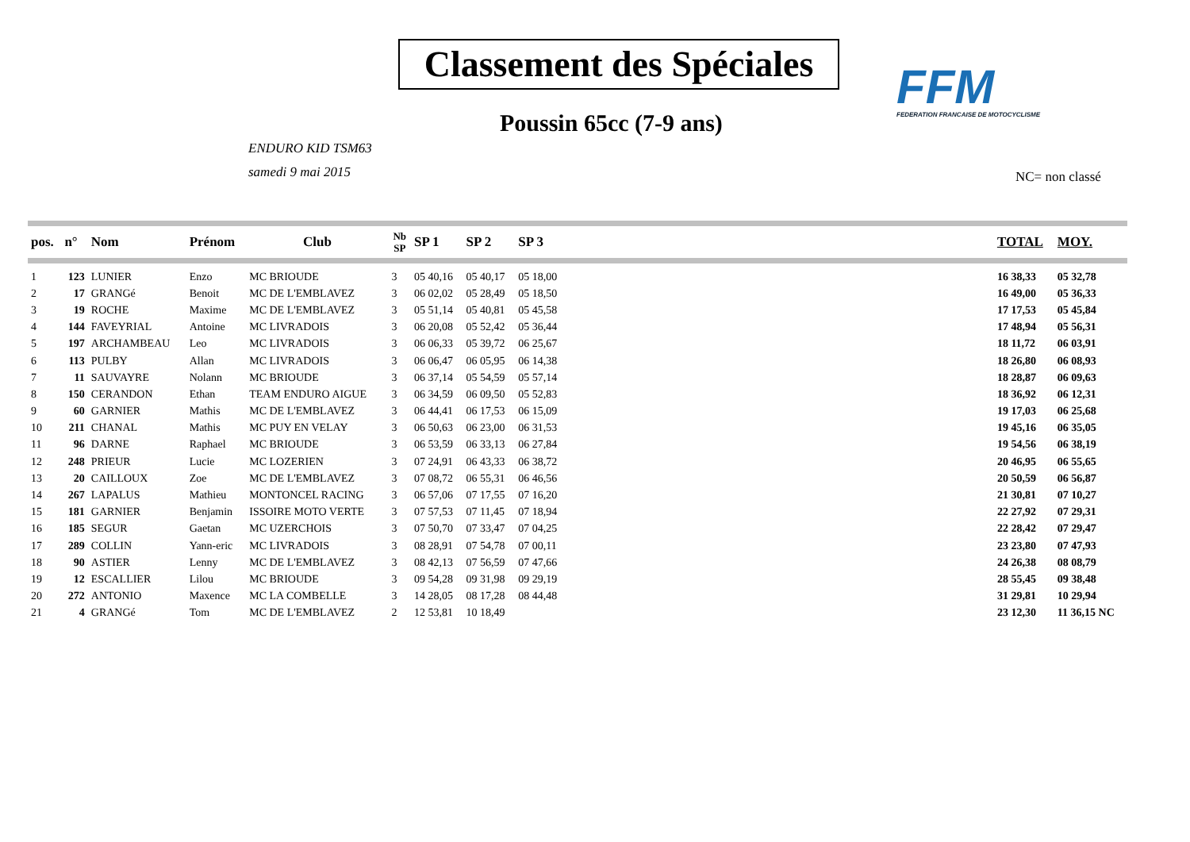Classement des Spéciales
FFM
FEDERATION FRANCAISE DE MOTOCYCLISME
Poussin 65cc (7-9 ans)
ENDURO KID TSM63
samedi 9 mai 2015
NC= non classé
| pos. | n° | Nom | Prénom | Club | Nb SP | SP 1 | SP 2 | SP 3 | | TOTAL | MOY. |
| --- | --- | --- | --- | --- | --- | --- | --- | --- | --- | --- | --- |
| 1 | 123 | LUNIER | Enzo | MC BRIOUDE | 3 | 05 40,16 | 05 40,17 | 05 18,00 | | 16 38,33 | 05 32,78 |
| 2 | 17 | GRANGé | Benoit | MC DE L'EMBLAVEZ | 3 | 06 02,02 | 05 28,49 | 05 18,50 | | 16 49,00 | 05 36,33 |
| 3 | 19 | ROCHE | Maxime | MC DE L'EMBLAVEZ | 3 | 05 51,14 | 05 40,81 | 05 45,58 | | 17 17,53 | 05 45,84 |
| 4 | 144 | FAVEYRIAL | Antoine | MC LIVRADOIS | 3 | 06 20,08 | 05 52,42 | 05 36,44 | | 17 48,94 | 05 56,31 |
| 5 | 197 | ARCHAMBEAU | Leo | MC LIVRADOIS | 3 | 06 06,33 | 05 39,72 | 06 25,67 | | 18 11,72 | 06 03,91 |
| 6 | 113 | PULBY | Allan | MC LIVRADOIS | 3 | 06 06,47 | 06 05,95 | 06 14,38 | | 18 26,80 | 06 08,93 |
| 7 | 11 | SAUVAYRE | Nolann | MC BRIOUDE | 3 | 06 37,14 | 05 54,59 | 05 57,14 | | 18 28,87 | 06 09,63 |
| 8 | 150 | CERANDON | Ethan | TEAM ENDURO AIGUE | 3 | 06 34,59 | 06 09,50 | 05 52,83 | | 18 36,92 | 06 12,31 |
| 9 | 60 | GARNIER | Mathis | MC DE L'EMBLAVEZ | 3 | 06 44,41 | 06 17,53 | 06 15,09 | | 19 17,03 | 06 25,68 |
| 10 | 211 | CHANAL | Mathis | MC PUY EN VELAY | 3 | 06 50,63 | 06 23,00 | 06 31,53 | | 19 45,16 | 06 35,05 |
| 11 | 96 | DARNE | Raphael | MC BRIOUDE | 3 | 06 53,59 | 06 33,13 | 06 27,84 | | 19 54,56 | 06 38,19 |
| 12 | 248 | PRIEUR | Lucie | MC LOZERIEN | 3 | 07 24,91 | 06 43,33 | 06 38,72 | | 20 46,95 | 06 55,65 |
| 13 | 20 | CAILLOUX | Zoe | MC DE L'EMBLAVEZ | 3 | 07 08,72 | 06 55,31 | 06 46,56 | | 20 50,59 | 06 56,87 |
| 14 | 267 | LAPALUS | Mathieu | MONTONCEL RACING | 3 | 06 57,06 | 07 17,55 | 07 16,20 | | 21 30,81 | 07 10,27 |
| 15 | 181 | GARNIER | Benjamin | ISSOIRE MOTO VERTE | 3 | 07 57,53 | 07 11,45 | 07 18,94 | | 22 27,92 | 07 29,31 |
| 16 | 185 | SEGUR | Gaetan | MC UZERCHOIS | 3 | 07 50,70 | 07 33,47 | 07 04,25 | | 22 28,42 | 07 29,47 |
| 17 | 289 | COLLIN | Yann-eric | MC LIVRADOIS | 3 | 08 28,91 | 07 54,78 | 07 00,11 | | 23 23,80 | 07 47,93 |
| 18 | 90 | ASTIER | Lenny | MC DE L'EMBLAVEZ | 3 | 08 42,13 | 07 56,59 | 07 47,66 | | 24 26,38 | 08 08,79 |
| 19 | 12 | ESCALLIER | Lilou | MC BRIOUDE | 3 | 09 54,28 | 09 31,98 | 09 29,19 | | 28 55,45 | 09 38,48 |
| 20 | 272 | ANTONIO | Maxence | MC LA COMBELLE | 3 | 14 28,05 | 08 17,28 | 08 44,48 | | 31 29,81 | 10 29,94 |
| 21 | 4 | GRANGé | Tom | MC DE L'EMBLAVEZ | 2 | 12 53,81 | 10 18,49 | | | 23 12,30 | 11 36,15 NC |